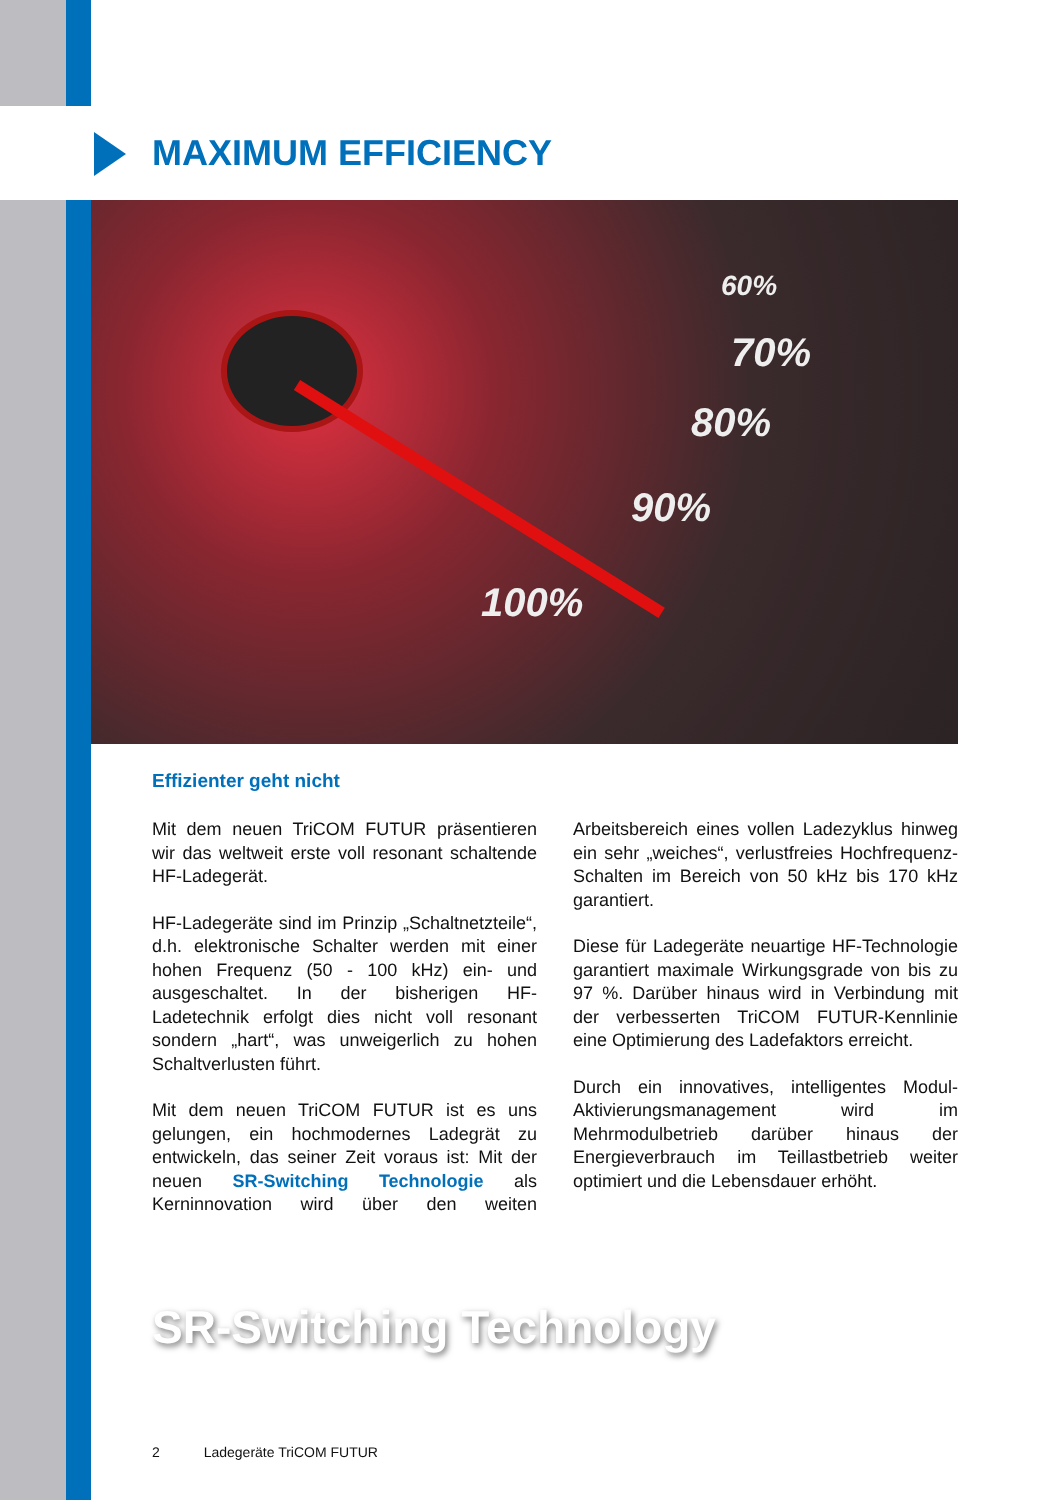MAXIMUM EFFICIENCY
60%
70%
80%
90%
100%
Effizienter geht nicht
Mit dem neuen TriCOM FUTUR präsentieren wir das weltweit erste voll resonant schaltende HF-Ladegerät.
HF-Ladegeräte sind im Prinzip „Schaltnetzteile“, d.h. elektronische Schalter werden mit einer hohen Frequenz (50 - 100 kHz) ein- und ausgeschaltet. In der bisherigen HF-Ladetechnik erfolgt dies nicht voll resonant sondern „hart“, was unweigerlich zu hohen Schaltverlusten führt.
Mit dem neuen TriCOM FUTUR ist es uns gelungen, ein hochmodernes Ladegrät zu entwickeln, das seiner Zeit voraus ist: Mit der neuen SR-Switching Technologie als Kerninnovation wird über den weiten Arbeitsbereich eines vollen Ladezyklus hinweg ein sehr „weiches“, verlustfreies Hochfrequenz-Schalten im Bereich von 50 kHz bis 170 kHz garantiert.
Diese für Ladegeräte neuartige HF-Technologie garantiert maximale Wirkungsgrade von bis zu 97 %. Darüber hinaus wird in Verbindung mit der verbesserten TriCOM FUTUR-Kennlinie eine Optimierung des Ladefaktors erreicht.
Durch ein innovatives, intelligentes Modul-Aktivierungsmanagement wird im Mehrmodulbetrieb darüber hinaus der Energieverbrauch im Teillastbetrieb weiter optimiert und die Lebensdauer erhöht.
SR-Switching Technology
2 Ladegeräte TriCOM FUTUR